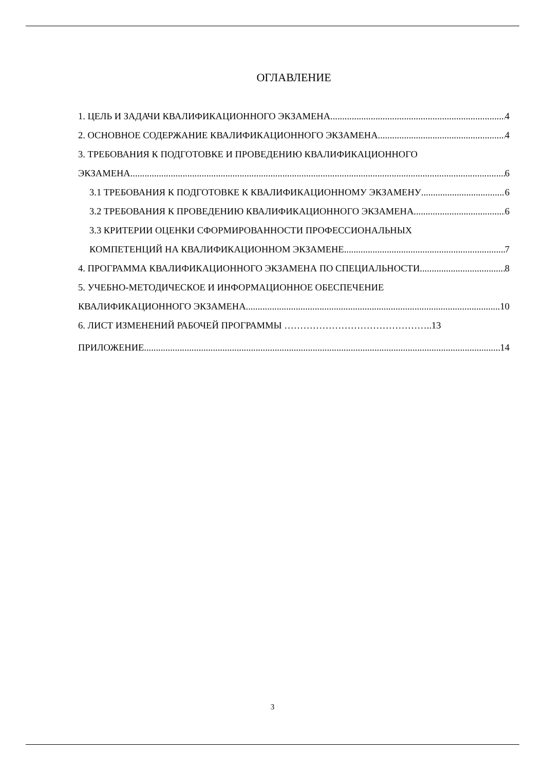ОГЛАВЛЕНИЕ
1. ЦЕЛЬ И ЗАДАЧИ КВАЛИФИКАЦИОННОГО ЭКЗАМЕНА 4
2. ОСНОВНОЕ СОДЕРЖАНИЕ КВАЛИФИКАЦИОННОГО ЭКЗАМЕНА 4
3. ТРЕБОВАНИЯ К ПОДГОТОВКЕ И ПРОВЕДЕНИЮ КВАЛИФИКАЦИОННОГО
ЭКЗАМЕНА 6
3.1 ТРЕБОВАНИЯ К ПОДГОТОВКЕ К КВАЛИФИКАЦИОННОМУ ЭКЗАМЕНУ 6
3.2 ТРЕБОВАНИЯ К ПРОВЕДЕНИЮ КВАЛИФИКАЦИОННОГО ЭКЗАМЕНА 6
3.3 КРИТЕРИИ ОЦЕНКИ СФОРМИРОВАННОСТИ ПРОФЕССИОНАЛЬНЫХ
КОМПЕТЕНЦИЙ НА КВАЛИФИКАЦИОННОМ ЭКЗАМЕНЕ 7
4. ПРОГРАММА КВАЛИФИКАЦИОННОГО ЭКЗАМЕНА ПО СПЕЦИАЛЬНОСТИ 8
5. УЧЕБНО-МЕТОДИЧЕСКОЕ И ИНФОРМАЦИОННОЕ ОБЕСПЕЧЕНИЕ
КВАЛИФИКАЦИОННОГО ЭКЗАМЕНА 10
6. ЛИСТ ИЗМЕНЕНИЙ РАБОЧЕЙ ПРОГРАММЫ ………………………………………..13
ПРИЛОЖЕНИЕ 14
3